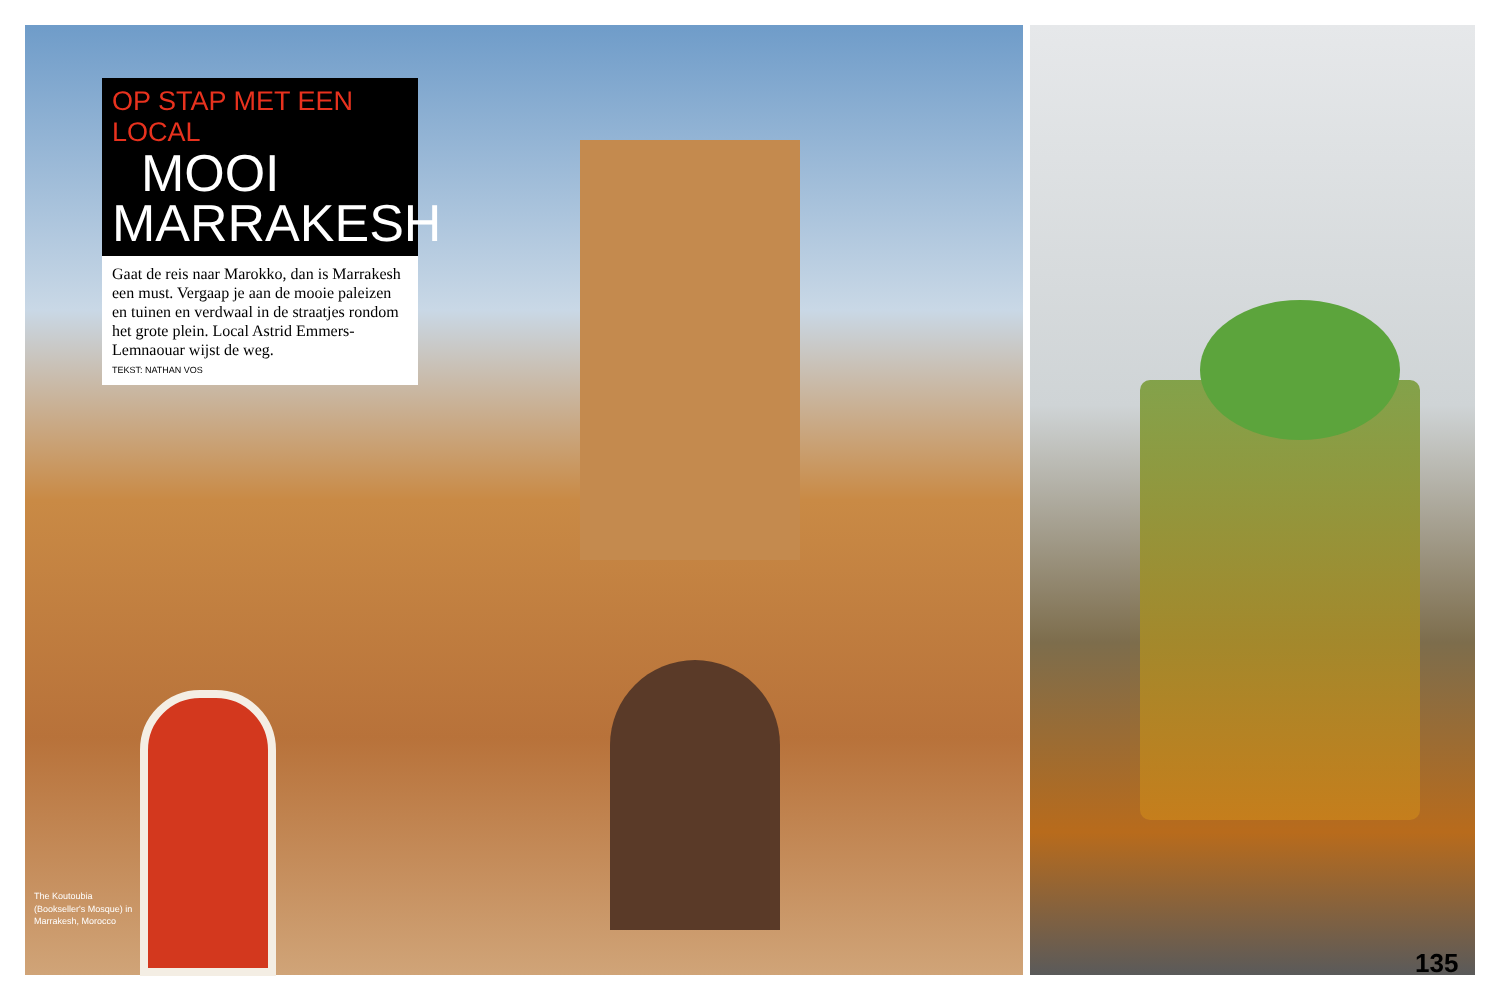OP STAP MET EEN LOCAL
MOOI
MARRAKESH
Gaat de reis naar Marokko, dan is Marrakesh een must. Vergaap je aan de mooie paleizen en tuinen en verdwaal in de straatjes rondom het grote plein. Local Astrid Emmers-Lemnaouar wijst de weg.
TEKST: NATHAN VOS
The Koutoubia (Bookseller's Mosque) in Marrakesh, Morocco
135